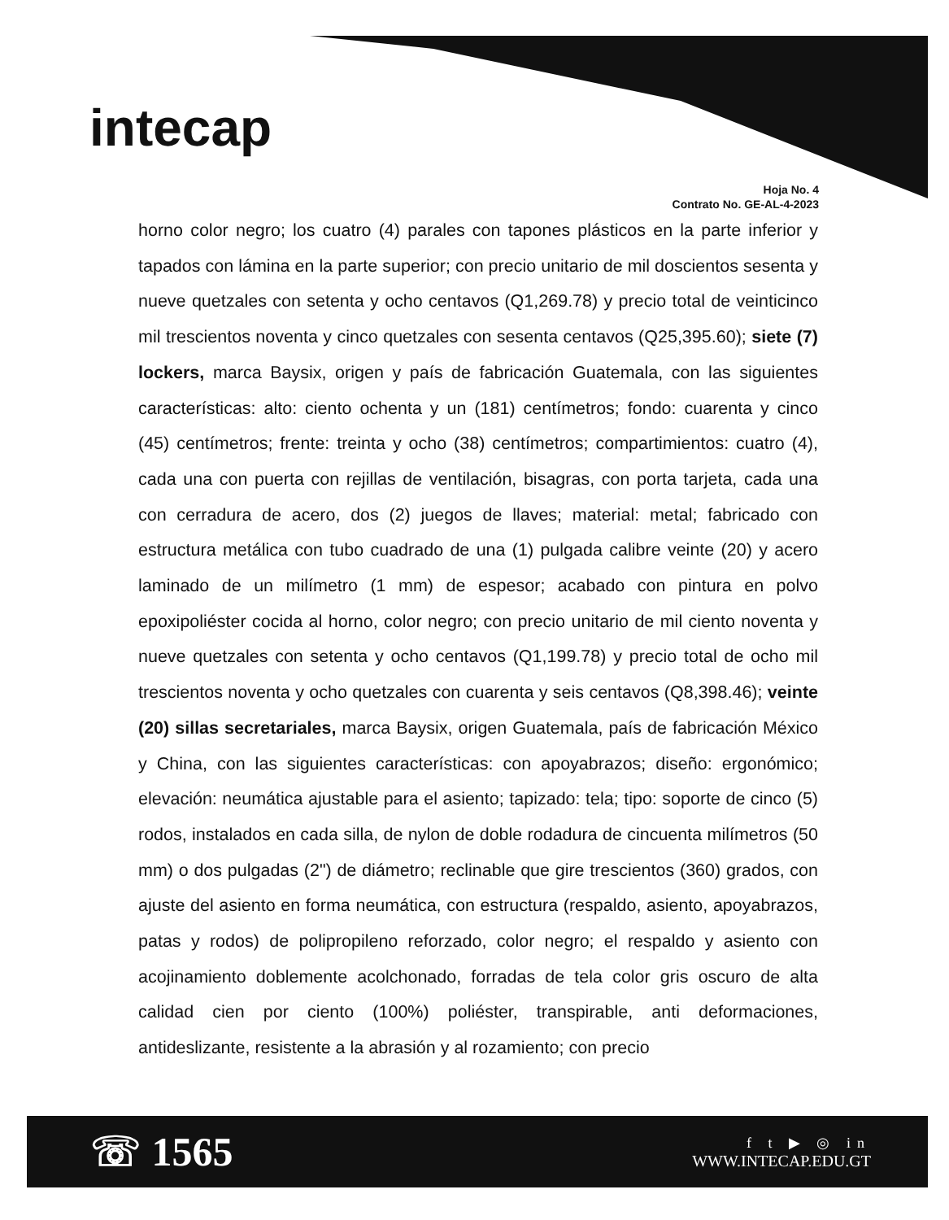intecap
Hoja No. 4
Contrato No. GE-AL-4-2023
horno color negro; los cuatro (4) parales con tapones plásticos en la parte inferior y tapados con lámina en la parte superior; con precio unitario de mil doscientos sesenta y nueve quetzales con setenta y ocho centavos (Q1,269.78) y precio total de veinticinco mil trescientos noventa y cinco quetzales con sesenta centavos (Q25,395.60); siete (7) lockers, marca Baysix, origen y país de fabricación Guatemala, con las siguientes características: alto: ciento ochenta y un (181) centímetros; fondo: cuarenta y cinco (45) centímetros; frente: treinta y ocho (38) centímetros; compartimientos: cuatro (4), cada una con puerta con rejillas de ventilación, bisagras, con porta tarjeta, cada una con cerradura de acero, dos (2) juegos de llaves; material: metal; fabricado con estructura metálica con tubo cuadrado de una (1) pulgada calibre veinte (20) y acero laminado de un milímetro (1 mm) de espesor; acabado con pintura en polvo epoxipoliéster cocida al horno, color negro; con precio unitario de mil ciento noventa y nueve quetzales con setenta y ocho centavos (Q1,199.78) y precio total de ocho mil trescientos noventa y ocho quetzales con cuarenta y seis centavos (Q8,398.46); veinte (20) sillas secretariales, marca Baysix, origen Guatemala, país de fabricación México y China, con las siguientes características: con apoyabrazos; diseño: ergonómico; elevación: neumática ajustable para el asiento; tapizado: tela; tipo: soporte de cinco (5) rodos, instalados en cada silla, de nylon de doble rodadura de cincuenta milímetros (50 mm) o dos pulgadas (2") de diámetro; reclinable que gire trescientos (360) grados, con ajuste del asiento en forma neumática, con estructura (respaldo, asiento, apoyabrazos, patas y rodos) de polipropileno reforzado, color negro; el respaldo y asiento con acojinamiento doblemente acolchonado, forradas de tela color gris oscuro de alta calidad cien por ciento (100%) poliéster, transpirable, anti deformaciones, antideslizante, resistente a la abrasión y al rozamiento; con precio
☏ 1565
f t ▶ ◎ in
WWW.INTECAP.EDU.GT